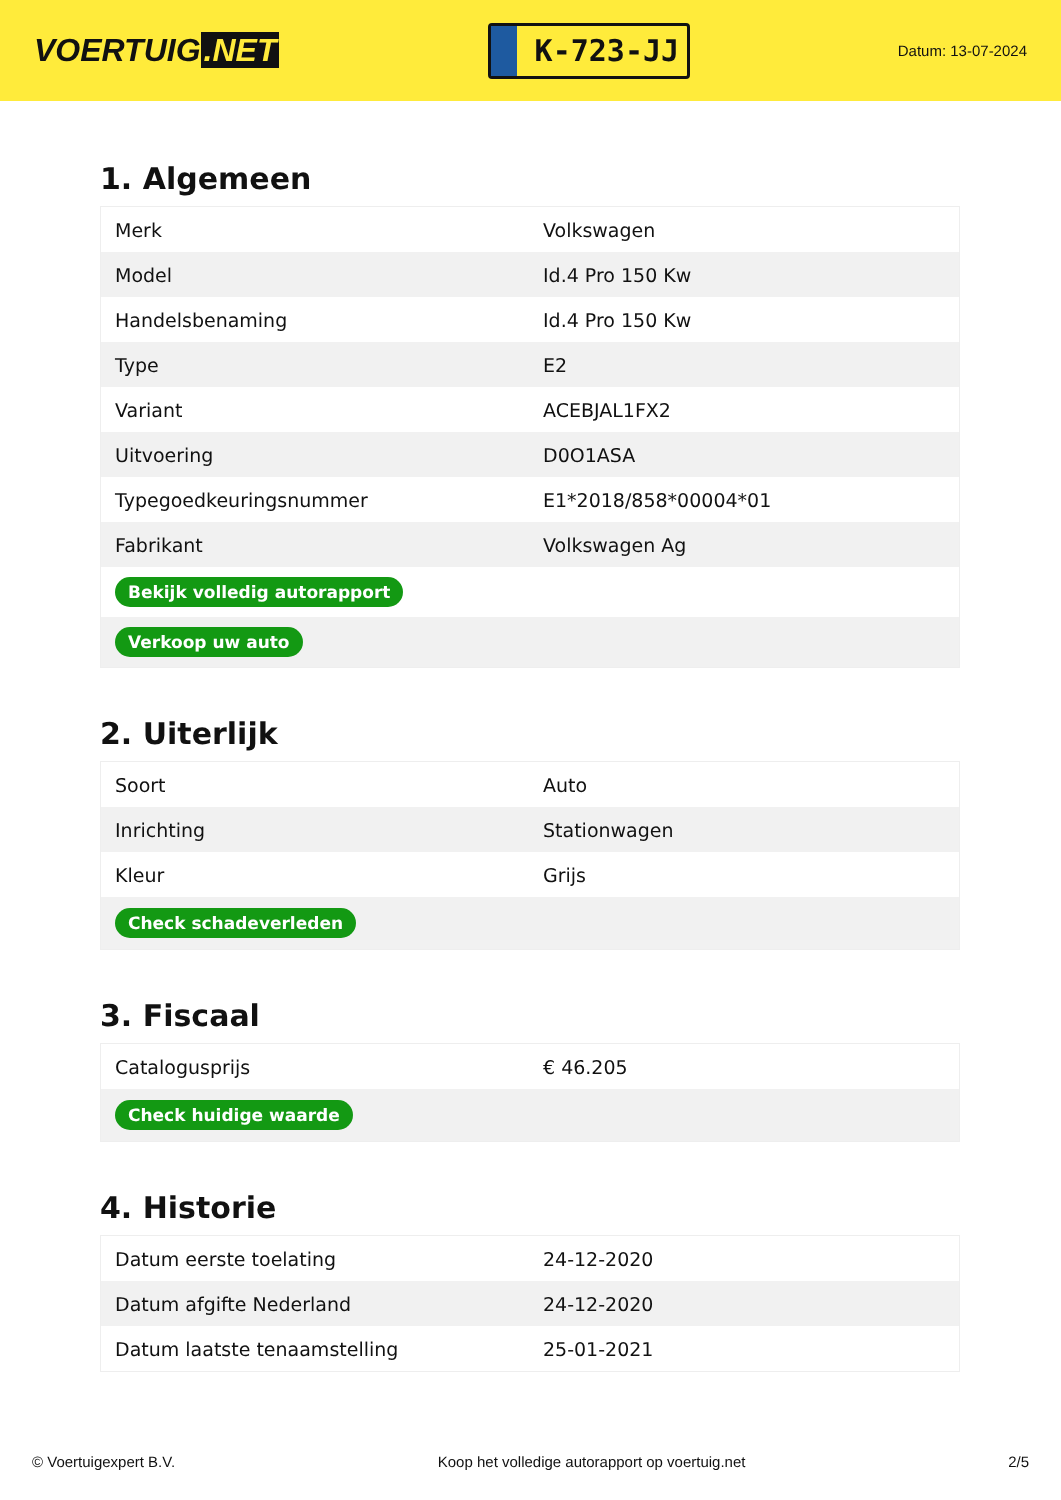VOERTUIG.NET
K-723-JJ
Datum: 13-07-2024
1. Algemeen
| Merk | Volkswagen |
| Model | Id.4 Pro 150 Kw |
| Handelsbenaming | Id.4 Pro 150 Kw |
| Type | E2 |
| Variant | ACEBJAL1FX2 |
| Uitvoering | D0O1ASA |
| Typegoedkeuringsnummer | E1*2018/858*00004*01 |
| Fabrikant | Volkswagen Ag |
| Bekijk volledig autorapport | |
| Verkoop uw auto | |
2. Uiterlijk
| Soort | Auto |
| Inrichting | Stationwagen |
| Kleur | Grijs |
| Check schadeverleden | |
3. Fiscaal
| Catalogusprijs | € 46.205 |
| Check huidige waarde | |
4. Historie
| Datum eerste toelating | 24-12-2020 |
| Datum afgifte Nederland | 24-12-2020 |
| Datum laatste tenaamstelling | 25-01-2021 |
© Voertuigexpert B.V. Koop het volledige autorapport op voertuig.net 2/5